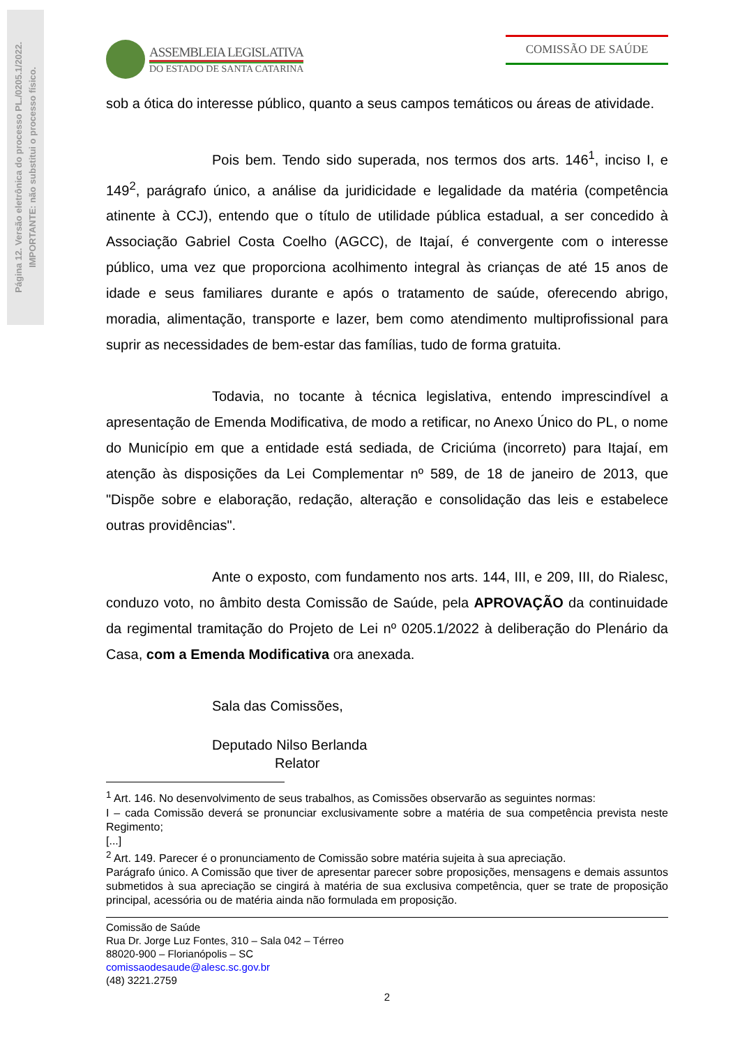Página 12. Versão eletrônica do processo PL./0205.1/2022.
IMPORTANTE: não substitui o processo físico.
ASSEMBLEIA LEGISLATIVA
DO ESTADO DE SANTA CATARINA
COMISSÃO DE SAÚDE
sob a ótica do interesse público, quanto a seus campos temáticos ou áreas de atividade.
Pois bem. Tendo sido superada, nos termos dos arts. 146<sup>1</sup>, inciso I, e 149<sup>2</sup>, parágrafo único, a análise da juridicidade e legalidade da matéria (competência atinente à CCJ), entendo que o título de utilidade pública estadual, a ser concedido à Associação Gabriel Costa Coelho (AGCC), de Itajaí, é convergente com o interesse público, uma vez que proporciona acolhimento integral às crianças de até 15 anos de idade e seus familiares durante e após o tratamento de saúde, oferecendo abrigo, moradia, alimentação, transporte e lazer, bem como atendimento multiprofissional para suprir as necessidades de bem-estar das famílias, tudo de forma gratuita.
Todavia, no tocante à técnica legislativa, entendo imprescindível a apresentação de Emenda Modificativa, de modo a retificar, no Anexo Único do PL, o nome do Município em que a entidade está sediada, de Criciúma (incorreto) para Itajaí, em atenção às disposições da Lei Complementar nº 589, de 18 de janeiro de 2013, que "Dispõe sobre e elaboração, redação, alteração e consolidação das leis e estabelece outras providências".
Ante o exposto, com fundamento nos arts. 144, III, e 209, III, do Rialesc, conduzo voto, no âmbito desta Comissão de Saúde, pela APROVAÇÃO da continuidade da regimental tramitação do Projeto de Lei nº 0205.1/2022 à deliberação do Plenário da Casa, com a Emenda Modificativa ora anexada.
Sala das Comissões,
Deputado Nilso Berlanda
Relator
<sup>1</sup> Art. 146. No desenvolvimento de seus trabalhos, as Comissões observarão as seguintes normas:
I – cada Comissão deverá se pronunciar exclusivamente sobre a matéria de sua competência prevista neste Regimento;
[...]
<sup>2</sup> Art. 149. Parecer é o pronunciamento de Comissão sobre matéria sujeita à sua apreciação.
Parágrafo único. A Comissão que tiver de apresentar parecer sobre proposições, mensagens e demais assuntos submetidos à sua apreciação se cingirá à matéria de sua exclusiva competência, quer se trate de proposição principal, acessória ou de matéria ainda não formulada em proposição.
Comissão de Saúde
Rua Dr. Jorge Luz Fontes, 310 – Sala 042 – Térreo
88020-900 – Florianópolis – SC
comissaodesaude@alesc.sc.gov.br
(48) 3221.2759
2